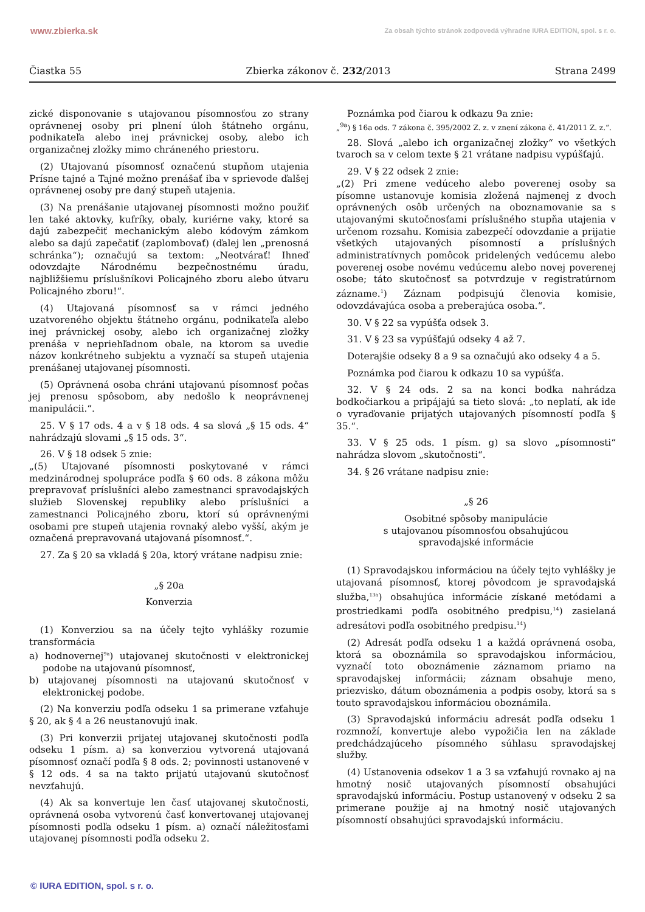www.zbierka.sk Za obsah týchto stránok zodpovedá výhradne IURA EDITION, spol. s r. o.
Čiastka 55 Zbierka zákonov č. 232/2013 Strana 2499
zické disponovanie s utajovanou písomnosťou zo strany oprávnenej osoby pri plnení úloh štátneho orgánu, podnikateľa alebo inej právnickej osoby, alebo ich organizačnej zložky mimo chráneného priestoru.
(2) Utajovanú písomnosť označenú stupňom utajenia Prísne tajné a Tajné možno prenášať iba v sprievode ďalšej oprávnenej osoby pre daný stupeň utajenia.
(3) Na prenášanie utajovanej písomnosti možno použiť len také aktovky, kufríky, obaly, kuriérne vaky, ktoré sa dajú zabezpečiť mechanickým alebo kódovým zámkom alebo sa dajú zapečatiť (zaplombovať) (ďalej len „prenosná schránka“); označujú sa textom: „Neotvárať! Ihneď odovzdajte Národnému bezpečnostnému úradu, najbližšiemu príslušníkovi Policajného zboru alebo útvaru Policajného zboru!“.
(4) Utajovaná písomnosť sa v rámci jedného uzatvoreného objektu štátneho orgánu, podnikateľa alebo inej právnickej osoby, alebo ich organizačnej zložky prenáša v nepriehľadnom obale, na ktorom sa uvedie názov konkrétneho subjektu a vyznačí sa stupeň utajenia prenášanej utajovanej písomnosti.
(5) Oprávnená osoba chráni utajovanú písomnosť počas jej prenosu spôsobom, aby nedošlo k neoprávnenej manipulácii.“.
25. V § 17 ods. 4 a v § 18 ods. 4 sa slová „§ 15 ods. 4“ nahrádzajú slovami „§ 15 ods. 3“.
26. V § 18 odsek 5 znie:
„(5) Utajované písomnosti poskytované v rámci medzinárodnej spolupráce podľa § 60 ods. 8 zákona môžu prepravovať príslušníci alebo zamestnanci spravodajských služieb Slovenskej republiky alebo príslušníci a zamestnanci Policajného zboru, ktorí sú oprávnenými osobami pre stupeň utajenia rovnaký alebo vyšší, akým je označená prepravovaná utajovaná písomnosť.“.
27. Za § 20 sa vkladá § 20a, ktorý vrátane nadpisu znie:
„§ 20a
Konverzia
(1) Konverziou sa na účely tejto vyhlášky rozumie transformácia
a) hodnovernej<sup>9a</sup>) utajovanej skutočnosti v elektronickej podobe na utajovanú písomnosť,
b) utajovanej písomnosti na utajovanú skutočnosť v elektronickej podobe.
(2) Na konverziu podľa odseku 1 sa primerane vzťahuje § 20, ak § 4 a 26 neustanovujú inak.
(3) Pri konverzii prijatej utajovanej skutočnosti podľa odseku 1 písm. a) sa konverziou vytvorená utajovaná písomnosť označí podľa § 8 ods. 2; povinnosti ustanovené v § 12 ods. 4 sa na takto prijatú utajovanú skutočnosť nevzťahujú.
(4) Ak sa konvertuje len časť utajovanej skutočnosti, oprávnená osoba vytvorenú časť konvertovanej utajovanej písomnosti podľa odseku 1 písm. a) označí náležitosťami utajovanej písomnosti podľa odseku 2.
Poznámka pod čiarou k odkazu 9a znie:
„<sup>9a</sup>) § 16a ods. 7 zákona č. 395/2002 Z. z. v znení zákona č. 41/2011 Z. z.“.
28. Slová „alebo ich organizačnej zložky“ vo všetkých tvaroch sa v celom texte § 21 vrátane nadpisu vypúšťajú.
29. V § 22 odsek 2 znie:
„(2) Pri zmene vedúceho alebo poverenej osoby sa písomne ustanovuje komisia zložená najmenej z dvoch oprávnených osôb určených na oboznamovanie sa s utajovanými skutočnosťami príslušného stupňa utajenia v určenom rozsahu. Komisia zabezpečí odovzdanie a prijatie všetkých utajovaných písomností a príslušných administratívnych pomôcok pridelených vedúcemu alebo poverenej osobe novému vedúcemu alebo novej poverenej osobe; táto skutočnosť sa potvrdzuje v registratúrnom zázname.<sup>1</sup>) Záznam podpisujú členovia komisie, odovzdávajúca osoba a preberajúca osoba.“.
30. V § 22 sa vypúšťa odsek 3.
31. V § 23 sa vypúšťajú odseky 4 až 7.
Doterajšie odseky 8 a 9 sa označujú ako odseky 4 a 5.
Poznámka pod čiarou k odkazu 10 sa vypúšťa.
32. V § 24 ods. 2 sa na konci bodka nahrádza bodkočiarkou a pripájajú sa tieto slová: „to neplatí, ak ide o vyraďovanie prijatých utajovaných písomností podľa § 35.“.
33. V § 25 ods. 1 písm. g) sa slovo „písomnosti“ nahrádza slovom „skutočnosti“.
34. § 26 vrátane nadpisu znie:
„§ 26
Osobitné spôsoby manipulácie
s utajovanou písomnosťou obsahujúcou
spravodajské informácie
(1) Spravodajskou informáciou na účely tejto vyhlášky je utajovaná písomnosť, ktorej pôvodcom je spravodajská služba,<sup>13a</sup>) obsahujúca informácie získané metódami a prostriedkami podľa osobitného predpisu,<sup>14</sup>) zasielaná adresátovi podľa osobitného predpisu.<sup>14</sup>)
(2) Adresát podľa odseku 1 a každá oprávnená osoba, ktorá sa oboznámila so spravodajskou informáciou, vyznačí toto oboznámenie záznamom priamo na spravodajskej informácii; záznam obsahuje meno, priezvisko, dátum oboznámenia a podpis osoby, ktorá sa s touto spravodajskou informáciou oboznámila.
(3) Spravodajskú informáciu adresát podľa odseku 1 rozmnoží, konvertuje alebo vypožičia len na základe predchádzajúceho písomného súhlasu spravodajskej služby.
(4) Ustanovenia odsekov 1 a 3 sa vzťahujú rovnako aj na hmotný nosič utajovaných písomností obsahujúci spravodajskú informáciu. Postup ustanovený v odseku 2 sa primerane použije aj na hmotný nosič utajovaných písomností obsahujúci spravodajskú informáciu.
© IURA EDITION, spol. s r. o.